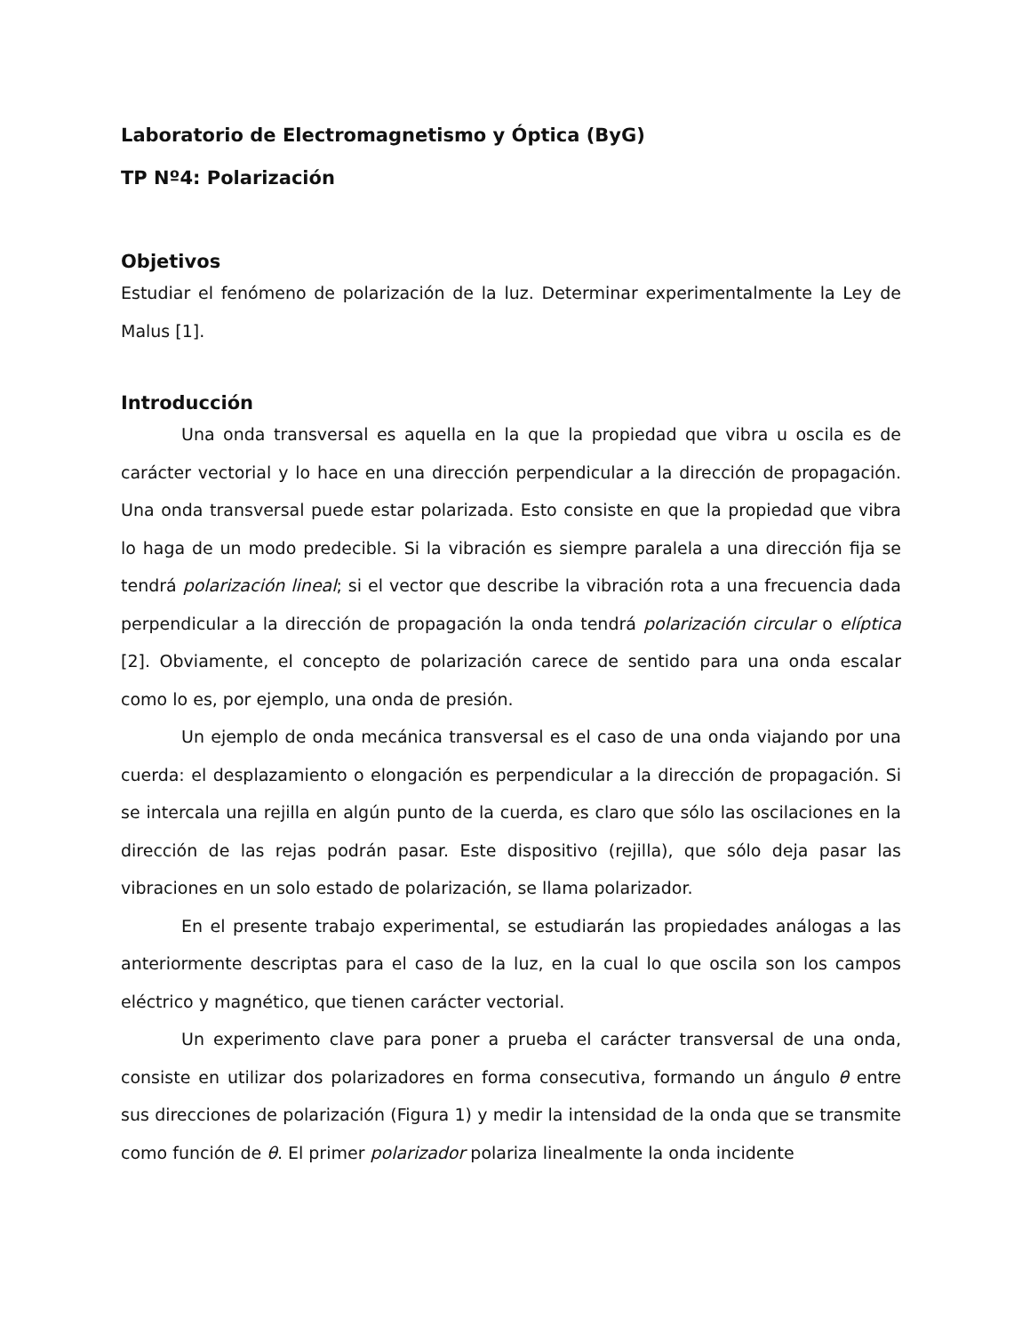Laboratorio de Electromagnetismo y Óptica (ByG)
TP Nº4: Polarización
Objetivos
Estudiar el fenómeno de polarización de la luz. Determinar experimentalmente la Ley de Malus [1].
Introducción
Una onda transversal es aquella en la que la propiedad que vibra u oscila es de carácter vectorial y lo hace en una dirección perpendicular a la dirección de propagación. Una onda transversal puede estar polarizada. Esto consiste en que la propiedad que vibra lo haga de un modo predecible. Si la vibración es siempre paralela a una dirección fija se tendrá polarización lineal; si el vector que describe la vibración rota a una frecuencia dada perpendicular a la dirección de propagación la onda tendrá polarización circular o elíptica [2]. Obviamente, el concepto de polarización carece de sentido para una onda escalar como lo es, por ejemplo, una onda de presión.
Un ejemplo de onda mecánica transversal es el caso de una onda viajando por una cuerda: el desplazamiento o elongación es perpendicular a la dirección de propagación. Si se intercala una rejilla en algún punto de la cuerda, es claro que sólo las oscilaciones en la dirección de las rejas podrán pasar. Este dispositivo (rejilla), que sólo deja pasar las vibraciones en un solo estado de polarización, se llama polarizador.
En el presente trabajo experimental, se estudiarán las propiedades análogas a las anteriormente descriptas para el caso de la luz, en la cual lo que oscila son los campos eléctrico y magnético, que tienen carácter vectorial.
Un experimento clave para poner a prueba el carácter transversal de una onda, consiste en utilizar dos polarizadores en forma consecutiva, formando un ángulo θ entre sus direcciones de polarización (Figura 1) y medir la intensidad de la onda que se transmite como función de θ. El primer polarizador polariza linealmente la onda incidente